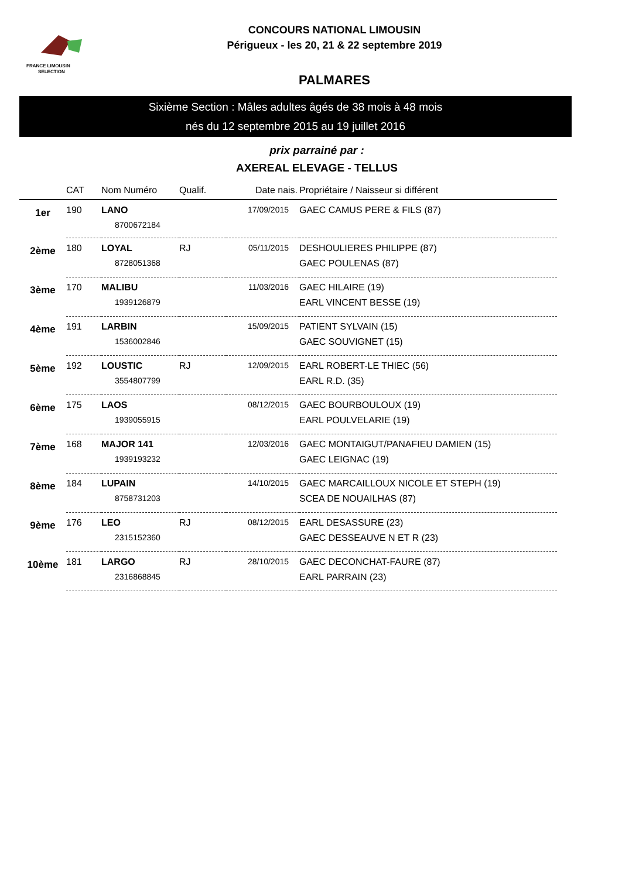FRANCE LIMOUSIN
SELECTION
CONCOURS NATIONAL LIMOUSIN
Périgueux - les 20, 21 & 22 septembre 2019
PALMARES
Sixième Section : Mâles adultes âgés de 38 mois à 48 mois
nés du 12 septembre 2015 au 19 juillet 2016
prix parrainé par :
AXEREAL ELEVAGE - TELLUS
| | CAT | Nom Numéro | Qualif. | Date nais. | Propriétaire / Naisseur si différent |
| --- | --- | --- | --- | --- | --- |
| 1er | 190 | LANO | | 17/09/2015 | GAEC CAMUS PERE & FILS (87) |
| | | 8700672184 | | | |
| 2ème | 180 | LOYAL | RJ | 05/11/2015 | DESHOULIERES PHILIPPE (87) |
| | | 8728051368 | | | GAEC POULENAS (87) |
| 3ème | 170 | MALIBU | | 11/03/2016 | GAEC HILAIRE (19) |
| | | 1939126879 | | | EARL VINCENT BESSE (19) |
| 4ème | 191 | LARBIN | | 15/09/2015 | PATIENT SYLVAIN (15) |
| | | 1536002846 | | | GAEC SOUVIGNET (15) |
| 5ème | 192 | LOUSTIC | RJ | 12/09/2015 | EARL ROBERT-LE THIEC (56) |
| | | 3554807799 | | | EARL R.D. (35) |
| 6ème | 175 | LAOS | | 08/12/2015 | GAEC BOURBOULOUX (19) |
| | | 1939055915 | | | EARL POULVELARIE (19) |
| 7ème | 168 | MAJOR 141 | | 12/03/2016 | GAEC MONTAIGUT/PANAFIEU DAMIEN (15) |
| | | 1939193232 | | | GAEC LEIGNAC (19) |
| 8ème | 184 | LUPAIN | | 14/10/2015 | GAEC MARCAILLOUX NICOLE ET STEPH (19) |
| | | 8758731203 | | | SCEA DE NOUAILHAS (87) |
| 9ème | 176 | LEO | RJ | 08/12/2015 | EARL DESASSURE (23) |
| | | 2315152360 | | | GAEC DESSEAUVE N ET R (23) |
| 10ème | 181 | LARGO | RJ | 28/10/2015 | GAEC DECONCHAT-FAURE (87) |
| | | 2316868845 | | | EARL PARRAIN (23) |